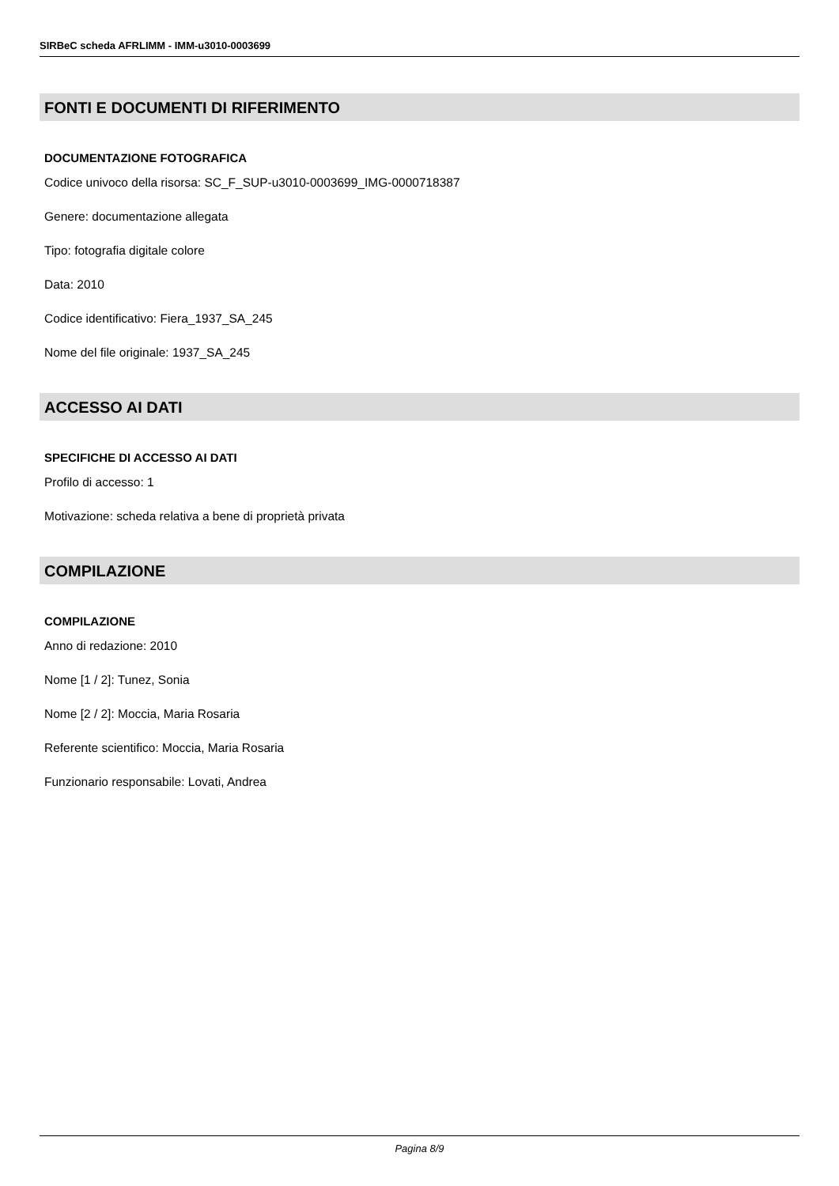SIRBeC scheda AFRLIMM - IMM-u3010-0003699
FONTI E DOCUMENTI DI RIFERIMENTO
DOCUMENTAZIONE FOTOGRAFICA
Codice univoco della risorsa: SC_F_SUP-u3010-0003699_IMG-0000718387
Genere: documentazione allegata
Tipo: fotografia digitale colore
Data: 2010
Codice identificativo: Fiera_1937_SA_245
Nome del file originale: 1937_SA_245
ACCESSO AI DATI
SPECIFICHE DI ACCESSO AI DATI
Profilo di accesso: 1
Motivazione: scheda relativa a bene di proprietà privata
COMPILAZIONE
COMPILAZIONE
Anno di redazione: 2010
Nome [1 / 2]: Tunez, Sonia
Nome [2 / 2]: Moccia, Maria Rosaria
Referente scientifico: Moccia, Maria Rosaria
Funzionario responsabile: Lovati, Andrea
Pagina 8/9